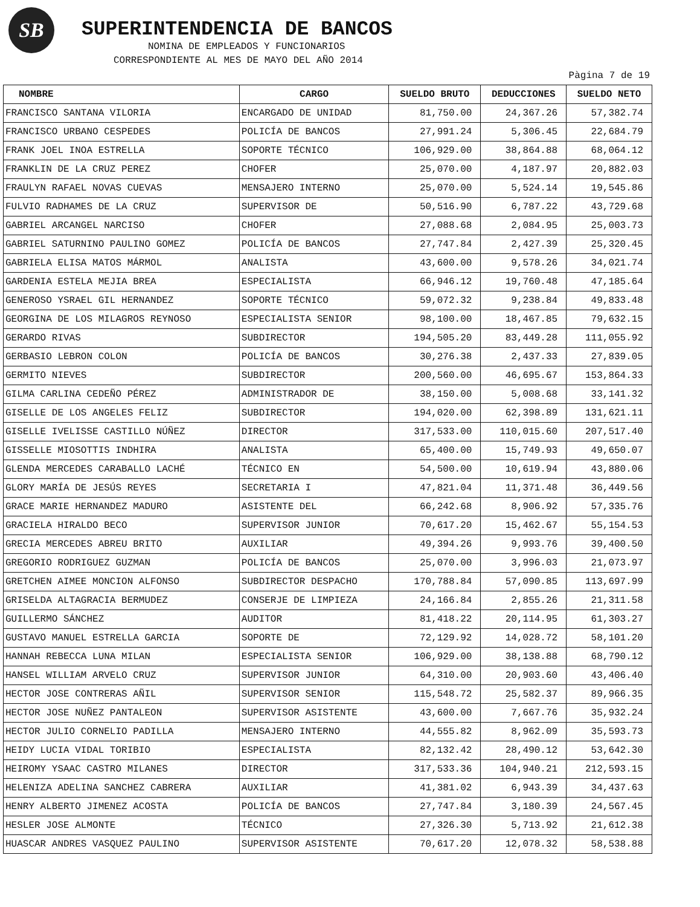SB SUPERINTENDENCIA DE BANCOS
NOMINA DE EMPLEADOS Y FUNCIONARIOS
CORRESPONDIENTE AL MES DE MAYO DEL AÑO 2014
Pàgina 7 de 19
| NOMBRE | CARGO | SUELDO BRUTO | DEDUCCIONES | SUELDO NETO |
| --- | --- | --- | --- | --- |
| FRANCISCO SANTANA VILORIA | ENCARGADO DE UNIDAD | 81,750.00 | 24,367.26 | 57,382.74 |
| FRANCISCO URBANO CESPEDES | POLICÍA DE BANCOS | 27,991.24 | 5,306.45 | 22,684.79 |
| FRANK JOEL INOA ESTRELLA | SOPORTE TÉCNICO | 106,929.00 | 38,864.88 | 68,064.12 |
| FRANKLIN DE LA CRUZ PEREZ | CHOFER | 25,070.00 | 4,187.97 | 20,882.03 |
| FRAULYN RAFAEL NOVAS CUEVAS | MENSAJERO INTERNO | 25,070.00 | 5,524.14 | 19,545.86 |
| FULVIO RADHAMES DE LA CRUZ | SUPERVISOR DE | 50,516.90 | 6,787.22 | 43,729.68 |
| GABRIEL ARCANGEL NARCISO | CHOFER | 27,088.68 | 2,084.95 | 25,003.73 |
| GABRIEL SATURNINO PAULINO GOMEZ | POLICÍA DE BANCOS | 27,747.84 | 2,427.39 | 25,320.45 |
| GABRIELA ELISA MATOS MÁRMOL | ANALISTA | 43,600.00 | 9,578.26 | 34,021.74 |
| GARDENIA ESTELA MEJIA BREA | ESPECIALISTA | 66,946.12 | 19,760.48 | 47,185.64 |
| GENEROSO YSRAEL GIL HERNANDEZ | SOPORTE TÉCNICO | 59,072.32 | 9,238.84 | 49,833.48 |
| GEORGINA DE LOS MILAGROS REYNOSO | ESPECIALISTA SENIOR | 98,100.00 | 18,467.85 | 79,632.15 |
| GERARDO RIVAS | SUBDIRECTOR | 194,505.20 | 83,449.28 | 111,055.92 |
| GERBASIO LEBRON COLON | POLICÍA DE BANCOS | 30,276.38 | 2,437.33 | 27,839.05 |
| GERMITO NIEVES | SUBDIRECTOR | 200,560.00 | 46,695.67 | 153,864.33 |
| GILMA CARLINA CEDEÑO PÉREZ | ADMINISTRADOR DE | 38,150.00 | 5,008.68 | 33,141.32 |
| GISELLE DE LOS ANGELES FELIZ | SUBDIRECTOR | 194,020.00 | 62,398.89 | 131,621.11 |
| GISELLE IVELISSE CASTILLO NÚÑEZ | DIRECTOR | 317,533.00 | 110,015.60 | 207,517.40 |
| GISSELLE MIOSOTTIS INDHIRA | ANALISTA | 65,400.00 | 15,749.93 | 49,650.07 |
| GLENDA MERCEDES CARABALLO LACHÉ | TÉCNICO EN | 54,500.00 | 10,619.94 | 43,880.06 |
| GLORY MARÍA DE JESÚS REYES | SECRETARIA I | 47,821.04 | 11,371.48 | 36,449.56 |
| GRACE MARIE HERNANDEZ MADURO | ASISTENTE DEL | 66,242.68 | 8,906.92 | 57,335.76 |
| GRACIELA HIRALDO BECO | SUPERVISOR JUNIOR | 70,617.20 | 15,462.67 | 55,154.53 |
| GRECIA MERCEDES ABREU BRITO | AUXILIAR | 49,394.26 | 9,993.76 | 39,400.50 |
| GREGORIO RODRIGUEZ GUZMAN | POLICÍA DE BANCOS | 25,070.00 | 3,996.03 | 21,073.97 |
| GRETCHEN AIMEE MONCION ALFONSO | SUBDIRECTOR DESPACHO | 170,788.84 | 57,090.85 | 113,697.99 |
| GRISELDA ALTAGRACIA BERMUDEZ | CONSERJE DE LIMPIEZA | 24,166.84 | 2,855.26 | 21,311.58 |
| GUILLERMO SÁNCHEZ | AUDITOR | 81,418.22 | 20,114.95 | 61,303.27 |
| GUSTAVO MANUEL ESTRELLA GARCIA | SOPORTE DE | 72,129.92 | 14,028.72 | 58,101.20 |
| HANNAH REBECCA LUNA MILAN | ESPECIALISTA SENIOR | 106,929.00 | 38,138.88 | 68,790.12 |
| HANSEL WILLIAM ARVELO CRUZ | SUPERVISOR JUNIOR | 64,310.00 | 20,903.60 | 43,406.40 |
| HECTOR JOSE CONTRERAS AÑIL | SUPERVISOR SENIOR | 115,548.72 | 25,582.37 | 89,966.35 |
| HECTOR JOSE NUÑEZ PANTALEON | SUPERVISOR ASISTENTE | 43,600.00 | 7,667.76 | 35,932.24 |
| HECTOR JULIO CORNELIO PADILLA | MENSAJERO INTERNO | 44,555.82 | 8,962.09 | 35,593.73 |
| HEIDY LUCIA VIDAL TORIBIO | ESPECIALISTA | 82,132.42 | 28,490.12 | 53,642.30 |
| HEIROMY YSAAC CASTRO MILANES | DIRECTOR | 317,533.36 | 104,940.21 | 212,593.15 |
| HELENIZA ADELINA SANCHEZ CABRERA | AUXILIAR | 41,381.02 | 6,943.39 | 34,437.63 |
| HENRY ALBERTO JIMENEZ ACOSTA | POLICÍA DE BANCOS | 27,747.84 | 3,180.39 | 24,567.45 |
| HESLER JOSE ALMONTE | TÉCNICO | 27,326.30 | 5,713.92 | 21,612.38 |
| HUASCAR ANDRES VASQUEZ PAULINO | SUPERVISOR ASISTENTE | 70,617.20 | 12,078.32 | 58,538.88 |